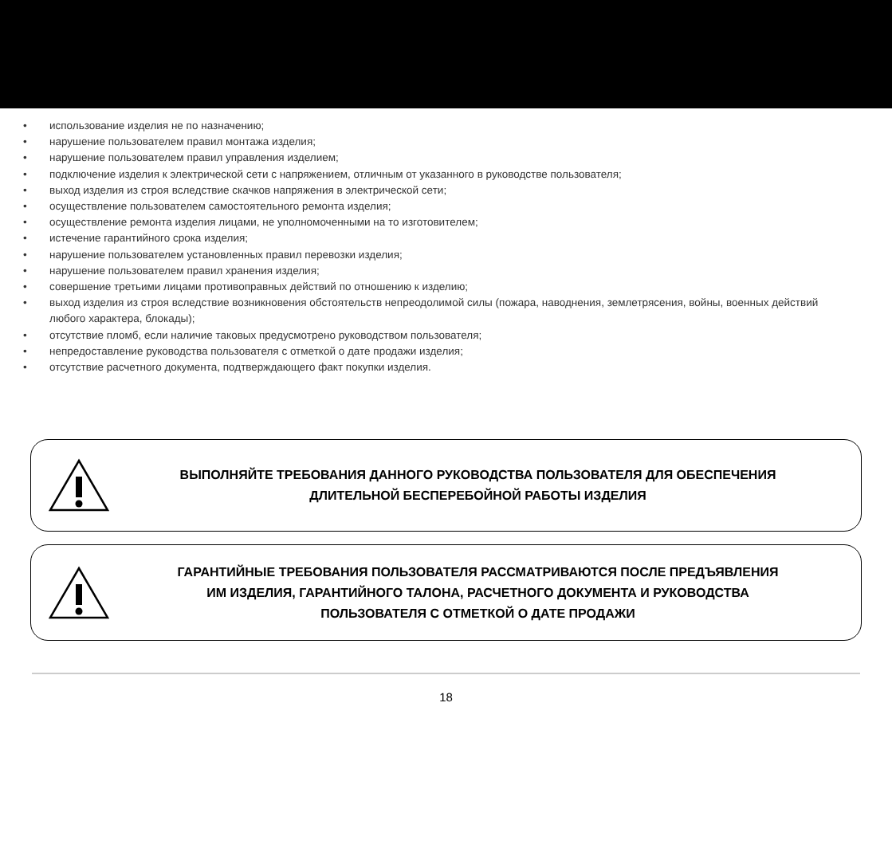• использование изделия не по назначению;
• нарушение пользователем правил монтажа изделия;
• нарушение пользователем правил управления изделием;
• подключение изделия к электрической сети с напряжением, отличным от указанного в руководстве пользователя;
• выход изделия из строя вследствие скачков напряжения в электрической сети;
• осуществление пользователем самостоятельного ремонта изделия;
• осуществление ремонта изделия лицами, не уполномоченными на то изготовителем;
• истечение гарантийного срока изделия;
• нарушение пользователем установленных правил перевозки изделия;
• нарушение пользователем правил хранения изделия;
• совершение третьими лицами противоправных действий по отношению к изделию;
• выход изделия из строя вследствие возникновения обстоятельств непреодолимой силы (пожара, наводнения, землетрясения, войны, военных действий любого характера, блокады);
• отсутствие пломб, если наличие таковых предусмотрено руководством пользователя;
• непредоставление руководства пользователя с отметкой о дате продажи изделия;
• отсутствие расчетного документа, подтверждающего факт покупки изделия.
ВЫПОЛНЯЙТЕ ТРЕБОВАНИЯ ДАННОГО РУКОВОДСТВА ПОЛЬЗОВАТЕЛЯ ДЛЯ ОБЕСПЕЧЕНИЯ
ДЛИТЕЛЬНОЙ БЕСПЕРЕБОЙНОЙ РАБОТЫ ИЗДЕЛИЯ
ГАРАНТИЙНЫЕ ТРЕБОВАНИЯ ПОЛЬЗОВАТЕЛЯ РАССМАТРИВАЮТСЯ ПОСЛЕ ПРЕДЪЯВЛЕНИЯ
ИМ ИЗДЕЛИЯ, ГАРАНТИЙНОГО ТАЛОНА, РАСЧЕТНОГО ДОКУМЕНТА И РУКОВОДСТВА
ПОЛЬЗОВАТЕЛЯ С ОТМЕТКОЙ О ДАТЕ ПРОДАЖИ
18